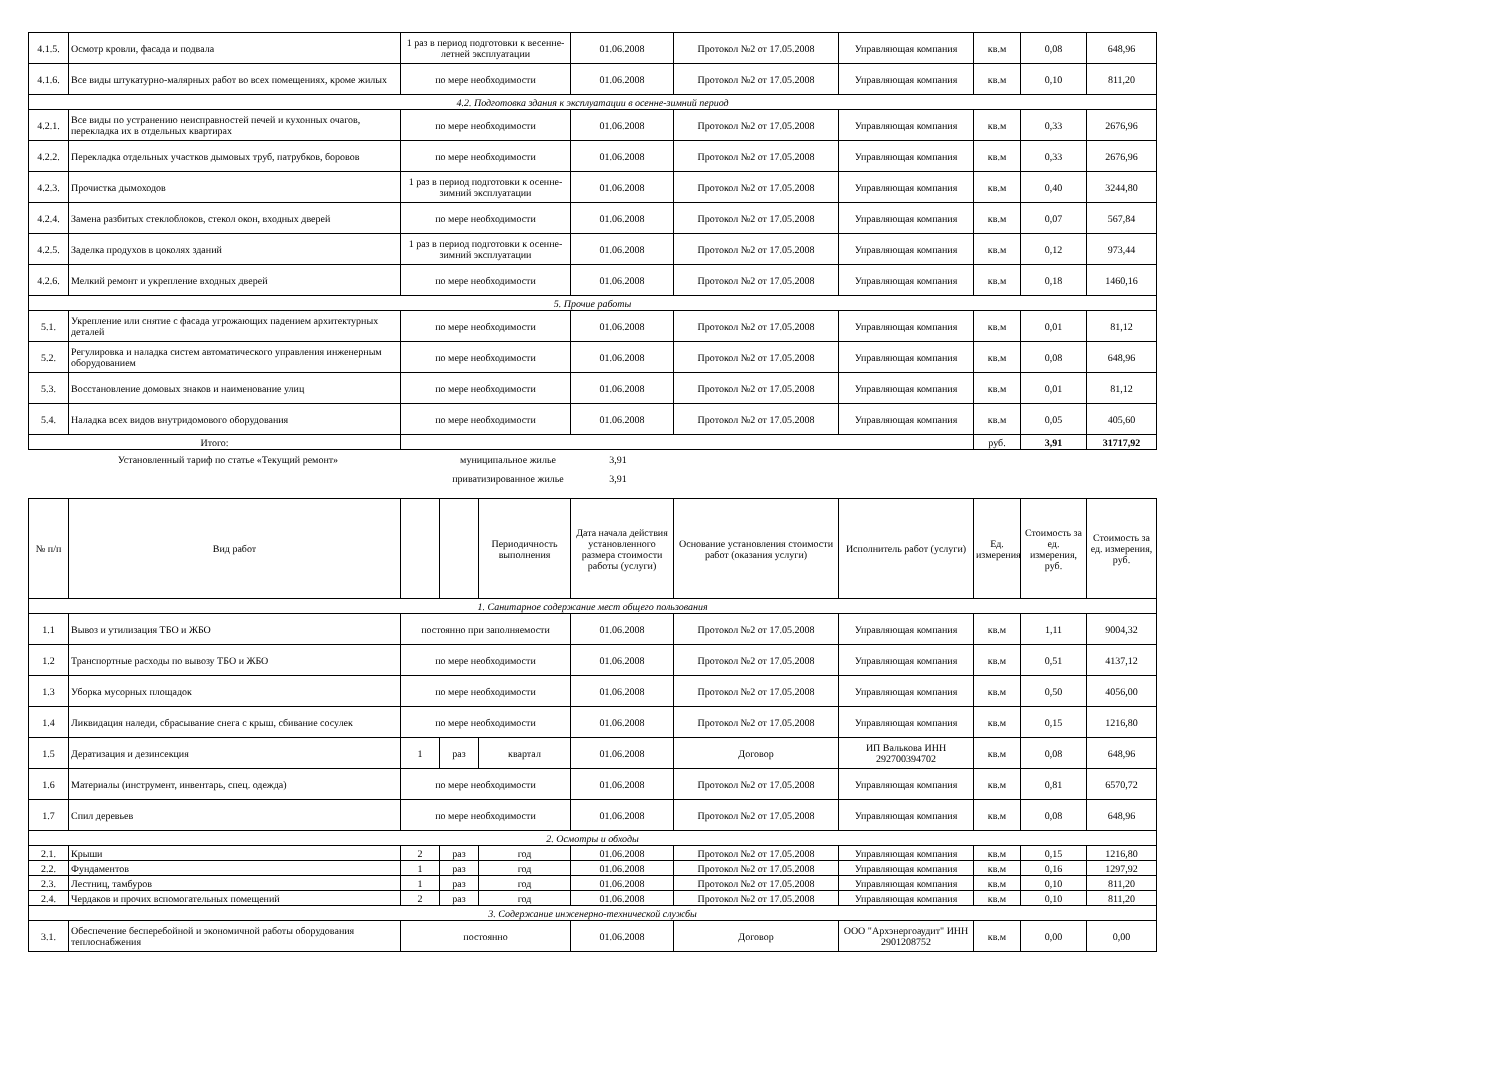| 4.1.5. | Осмотр кровли, фасада и подвала | 1 раз в период подготовки к весенне-летней эксплуатации | 01.06.2008 | Протокол №2 от 17.05.2008 | Управляющая компания | кв.м | 0,08 | 648,96 |
| 4.1.6. | Все виды штукатурно-малярных работ во всех помещениях, кроме жилых | по мере необходимости | 01.06.2008 | Протокол №2 от 17.05.2008 | Управляющая компания | кв.м | 0,10 | 811,20 |
| 4.2. Подготовка здания к эксплуатации в осенне-зимний период | | | | | | | | |
| 4.2.1. | Все виды по устранению неисправностей печей и кухонных очагов, перекладка их в отдельных квартирах | по мере необходимости | 01.06.2008 | Протокол №2 от 17.05.2008 | Управляющая компания | кв.м | 0,33 | 2676,96 |
| 4.2.2. | Перекладка отдельных участков дымовых труб, патрубков, боровов | по мере необходимости | 01.06.2008 | Протокол №2 от 17.05.2008 | Управляющая компания | кв.м | 0,33 | 2676,96 |
| 4.2.3. | Прочистка дымоходов | 1 раз в период подготовки к осенне-зимний эксплуатации | 01.06.2008 | Протокол №2 от 17.05.2008 | Управляющая компания | кв.м | 0,40 | 3244,80 |
| 4.2.4. | Замена разбитых стеклоблоков, стекол окон, входных дверей | по мере необходимости | 01.06.2008 | Протокол №2 от 17.05.2008 | Управляющая компания | кв.м | 0,07 | 567,84 |
| 4.2.5. | Заделка продухов в цоколях зданий | 1 раз в период подготовки к осенне-зимний эксплуатации | 01.06.2008 | Протокол №2 от 17.05.2008 | Управляющая компания | кв.м | 0,12 | 973,44 |
| 4.2.6. | Мелкий ремонт и укрепление входных дверей | по мере необходимости | 01.06.2008 | Протокол №2 от 17.05.2008 | Управляющая компания | кв.м | 0,18 | 1460,16 |
| 5. Прочие работы | | | | | | | | |
| 5.1. | Укрепление или снятие с фасада угрожающих падением архитектурных деталей | по мере необходимости | 01.06.2008 | Протокол №2 от 17.05.2008 | Управляющая компания | кв.м | 0,01 | 81,12 |
| 5.2. | Регулировка и наладка систем автоматического управления инженерным оборудованием | по мере необходимости | 01.06.2008 | Протокол №2 от 17.05.2008 | Управляющая компания | кв.м | 0,08 | 648,96 |
| 5.3. | Восстановление домовых знаков и наименование улиц | по мере необходимости | 01.06.2008 | Протокол №2 от 17.05.2008 | Управляющая компания | кв.м | 0,01 | 81,12 |
| 5.4. | Наладка всех видов внутридомового оборудования | по мере необходимости | 01.06.2008 | Протокол №2 от 17.05.2008 | Управляющая компания | кв.м | 0,05 | 405,60 |
| Итого: | | | | | | руб. | 3,91 | 31717,92 |
Установленный тариф по статье «Текущий ремонт»
муниципальное жилье
3,91
приватизированное жилье
3,91
| № п/п | Вид работ | | | Периодичность выполнения | Дата начала действия установленного размера стоимости работы (услуги) | Основание установления стоимости работ (оказания услуги) | Исполнитель работ (услуги) | Ед. измерения | Стоимость за ед. измерения, руб. | Стоимость за ед. измерения, руб. |
| --- | --- | --- | --- | --- | --- | --- | --- | --- | --- | --- |
| 1. Санитарное содержание мест общего пользования | | | | | | | | | | |
| 1.1 | Вывоз и утилизация ТБО и ЖБО | постоянно при заполняемости | | | 01.06.2008 | Протокол №2 от 17.05.2008 | Управляющая компания | кв.м | 1,11 | 9004,32 |
| 1.2 | Транспортные расходы по вывозу ТБО и ЖБО | по мере необходимости | | | 01.06.2008 | Протокол №2 от 17.05.2008 | Управляющая компания | кв.м | 0,51 | 4137,12 |
| 1.3 | Уборка мусорных площадок | по мере необходимости | | | 01.06.2008 | Протокол №2 от 17.05.2008 | Управляющая компания | кв.м | 0,50 | 4056,00 |
| 1.4 | Ликвидация наледи, сбрасывание снега с крыш, сбивание сосулек | по мере необходимости | | | 01.06.2008 | Протокол №2 от 17.05.2008 | Управляющая компания | кв.м | 0,15 | 1216,80 |
| 1.5 | Дератизация и дезинсекция | 1 | раз | квартал | 01.06.2008 | Договор | ИП Валькова ИНН 292700394702 | кв.м | 0,08 | 648,96 |
| 1.6 | Материалы (инструмент, инвентарь, спец. одежда) | по мере необходимости | | | 01.06.2008 | Протокол №2 от 17.05.2008 | Управляющая компания | кв.м | 0,81 | 6570,72 |
| 1.7 | Спил деревьев | по мере необходимости | | | 01.06.2008 | Протокол №2 от 17.05.2008 | Управляющая компания | кв.м | 0,08 | 648,96 |
| 2. Осмотры и обходы | | | | | | | | | | |
| 2.1. | Крыши | 2 | раз | год | 01.06.2008 | Протокол №2 от 17.05.2008 | Управляющая компания | кв.м | 0,15 | 1216,80 |
| 2.2. | Фундаментов | 1 | раз | год | 01.06.2008 | Протокол №2 от 17.05.2008 | Управляющая компания | кв.м | 0,16 | 1297,92 |
| 2.3. | Лестниц, тамбуров | 1 | раз | год | 01.06.2008 | Протокол №2 от 17.05.2008 | Управляющая компания | кв.м | 0,10 | 811,20 |
| 2.4. | Чердаков и прочих вспомогательных помещений | 2 | раз | год | 01.06.2008 | Протокол №2 от 17.05.2008 | Управляющая компания | кв.м | 0,10 | 811,20 |
| 3. Содержание инженерно-технической службы | | | | | | | | | | |
| 3.1. | Обеспечение бесперебойной и экономичной работы оборудования теплоснабжения | постоянно | | | 01.06.2008 | Договор | ООО "Архэнергоаудит" ИНН 2901208752 | кв.м | 0,00 | 0,00 |